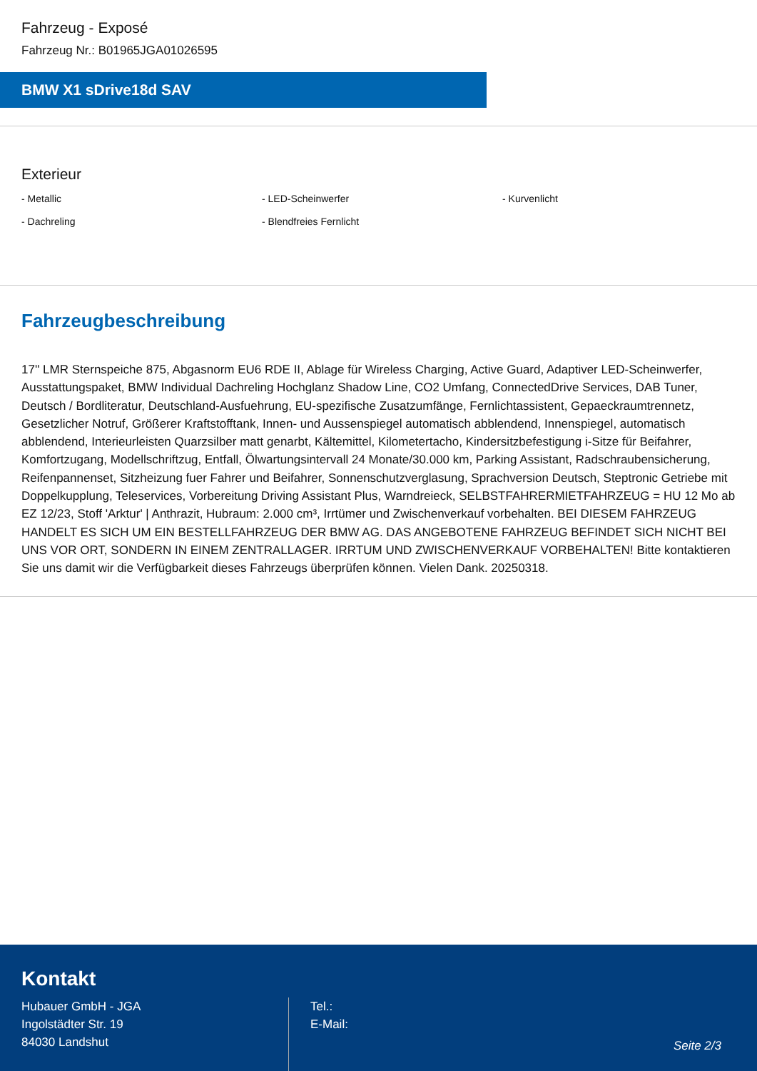Fahrzeug - Exposé
Fahrzeug Nr.: B01965JGA01026595
BMW X1 sDrive18d SAV
Exterieur
- Metallic
- LED-Scheinwerfer
- Kurvenlicht
- Dachreling
- Blendfreies Fernlicht
Fahrzeugbeschreibung
17'' LMR Sternspeiche 875, Abgasnorm EU6 RDE II, Ablage für Wireless Charging, Active Guard, Adaptiver LED-Scheinwerfer, Ausstattungspaket, BMW Individual Dachreling Hochglanz Shadow Line, CO2 Umfang, ConnectedDrive Services, DAB Tuner, Deutsch / Bordliteratur, Deutschland-Ausfuehrung, EU-spezifische Zusatzumfänge, Fernlichtassistent, Gepaeckraumtrennetz, Gesetzlicher Notruf, Größerer Kraftstofftank, Innen- und Aussenspiegel automatisch abblendend, Innenspiegel, automatisch abblendend, Interieurleisten Quarzsilber matt genarbt, Kältemittel, Kilometertacho, Kindersitzbefestigung i-Sitze für Beifahrer, Komfortzugang, Modellschriftzug, Entfall, Ölwartungsintervall 24 Monate/30.000 km, Parking Assistant, Radschraubensicherung, Reifenpannenset, Sitzheizung fuer Fahrer und Beifahrer, Sonnenschutzverglasung, Sprachversion Deutsch, Steptronic Getriebe mit Doppelkupplung, Teleservices, Vorbereitung Driving Assistant Plus, Warndreieck, SELBSTFAHRERMIETFAHRZEUG = HU 12 Mo ab EZ 12/23, Stoff 'Arktur' | Anthrazit, Hubraum: 2.000 cm³, Irrtümer und Zwischenverkauf vorbehalten. BEI DIESEM FAHRZEUG HANDELT ES SICH UM EIN BESTELLFAHRZEUG DER BMW AG. DAS ANGEBOTENE FAHRZEUG BEFINDET SICH NICHT BEI UNS VOR ORT, SONDERN IN EINEM ZENTRALLAGER. IRRTUM UND ZWISCHENVERKAUF VORBEHALTEN! Bitte kontaktieren Sie uns damit wir die Verfügbarkeit dieses Fahrzeugs überprüfen können. Vielen Dank. 20250318.
Kontakt
Hubauer GmbH - JGA
Ingolstädter Str. 19
84030 Landshut
Tel.:
E-Mail:
Seite 2/3